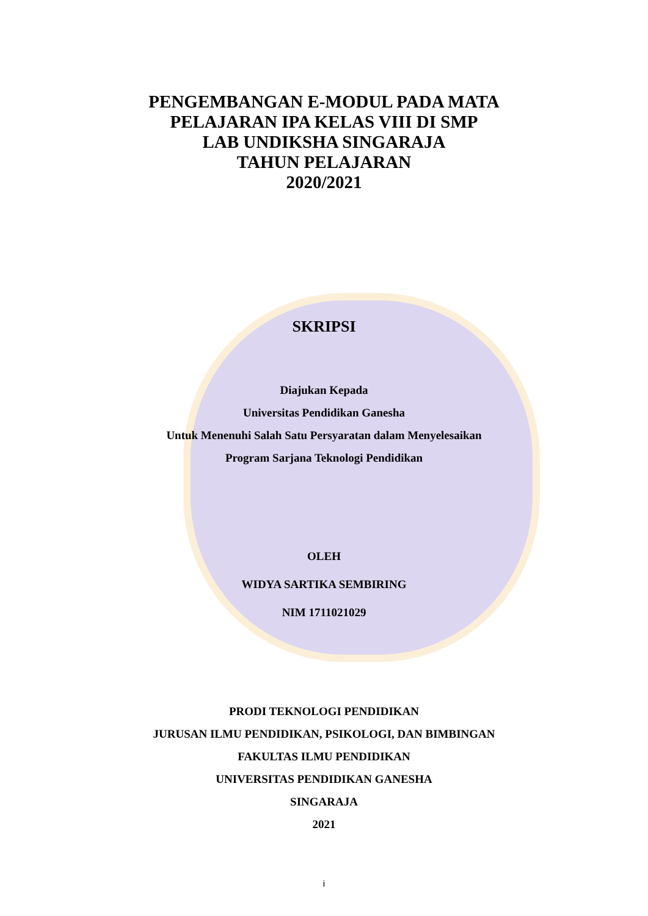PENGEMBANGAN E-MODUL PADA MATA
PELAJARAN IPA KELAS VIII DI SMP
LAB UNDIKSHA SINGARAJA
TAHUN PELAJARAN
2020/2021
SKRIPSI
Diajukan Kepada
Universitas Pendidikan Ganesha
Untuk Menenuhi Salah Satu Persyaratan dalam Menyelesaikan
Program Sarjana Teknologi Pendidikan
OLEH
WIDYA SARTIKA SEMBIRING
NIM 1711021029
PRODI TEKNOLOGI PENDIDIKAN
JURUSAN ILMU PENDIDIKAN, PSIKOLOGI, DAN BIMBINGAN
FAKULTAS ILMU PENDIDIKAN
UNIVERSITAS PENDIDIKAN GANESHA
SINGARAJA
2021
i